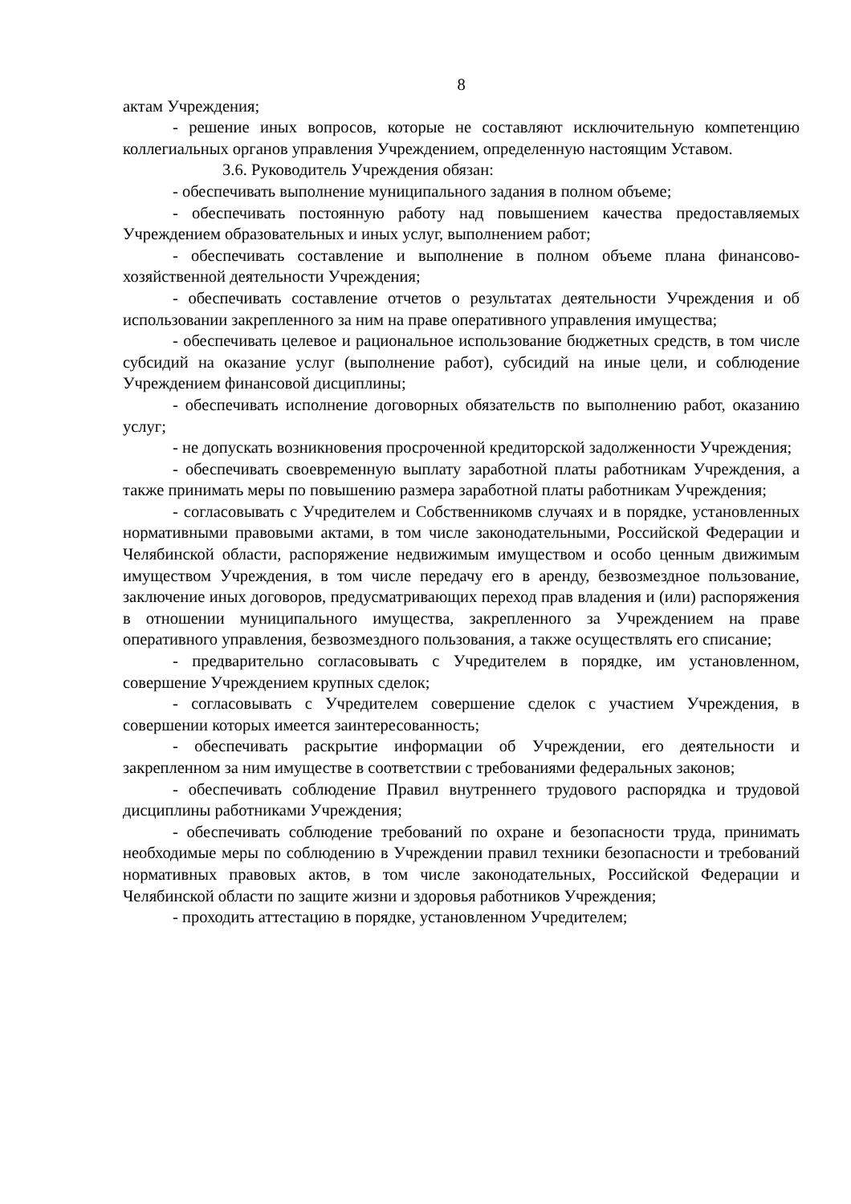8
актам Учреждения;
- решение иных вопросов, которые не составляют исключительную компетенцию коллегиальных органов управления Учреждением, определенную настоящим Уставом.
3.6. Руководитель Учреждения обязан:
- обеспечивать выполнение муниципального задания в полном объеме;
- обеспечивать постоянную работу над повышением качества предоставляемых Учреждением образовательных и иных услуг, выполнением работ;
- обеспечивать составление и выполнение в полном объеме плана финансово-хозяйственной деятельности Учреждения;
- обеспечивать составление отчетов о результатах деятельности Учреждения и об использовании закрепленного за ним на праве оперативного управления имущества;
- обеспечивать целевое и рациональное использование бюджетных средств, в том числе субсидий на оказание услуг (выполнение работ), субсидий на иные цели, и соблюдение Учреждением финансовой дисциплины;
- обеспечивать исполнение договорных обязательств по выполнению работ, оказанию услуг;
- не допускать возникновения просроченной кредиторской задолженности Учреждения;
- обеспечивать своевременную выплату заработной платы работникам Учреждения, а также принимать меры по повышению размера заработной платы работникам Учреждения;
- согласовывать с Учредителем и Собственникомв случаях и в порядке, установленных нормативными правовыми актами, в том числе законодательными, Российской Федерации и Челябинской области, распоряжение недвижимым имуществом и особо ценным движимым имуществом Учреждения, в том числе передачу его в аренду, безвозмездное пользование, заключение иных договоров, предусматривающих переход прав владения и (или) распоряжения в отношении муниципального имущества, закрепленного за Учреждением на праве оперативного управления, безвозмездного пользования, а также осуществлять его списание;
- предварительно согласовывать с Учредителем в порядке, им установленном, совершение Учреждением крупных сделок;
- согласовывать с Учредителем совершение сделок с участием Учреждения, в совершении которых имеется заинтересованность;
- обеспечивать раскрытие информации об Учреждении, его деятельности и закрепленном за ним имуществе в соответствии с требованиями федеральных законов;
- обеспечивать соблюдение Правил внутреннего трудового распорядка и трудовой дисциплины работниками Учреждения;
- обеспечивать соблюдение требований по охране и безопасности труда, принимать необходимые меры по соблюдению в Учреждении правил техники безопасности и требований нормативных правовых актов, в том числе законодательных, Российской Федерации и Челябинской области по защите жизни и здоровья работников Учреждения;
- проходить аттестацию в порядке, установленном Учредителем;